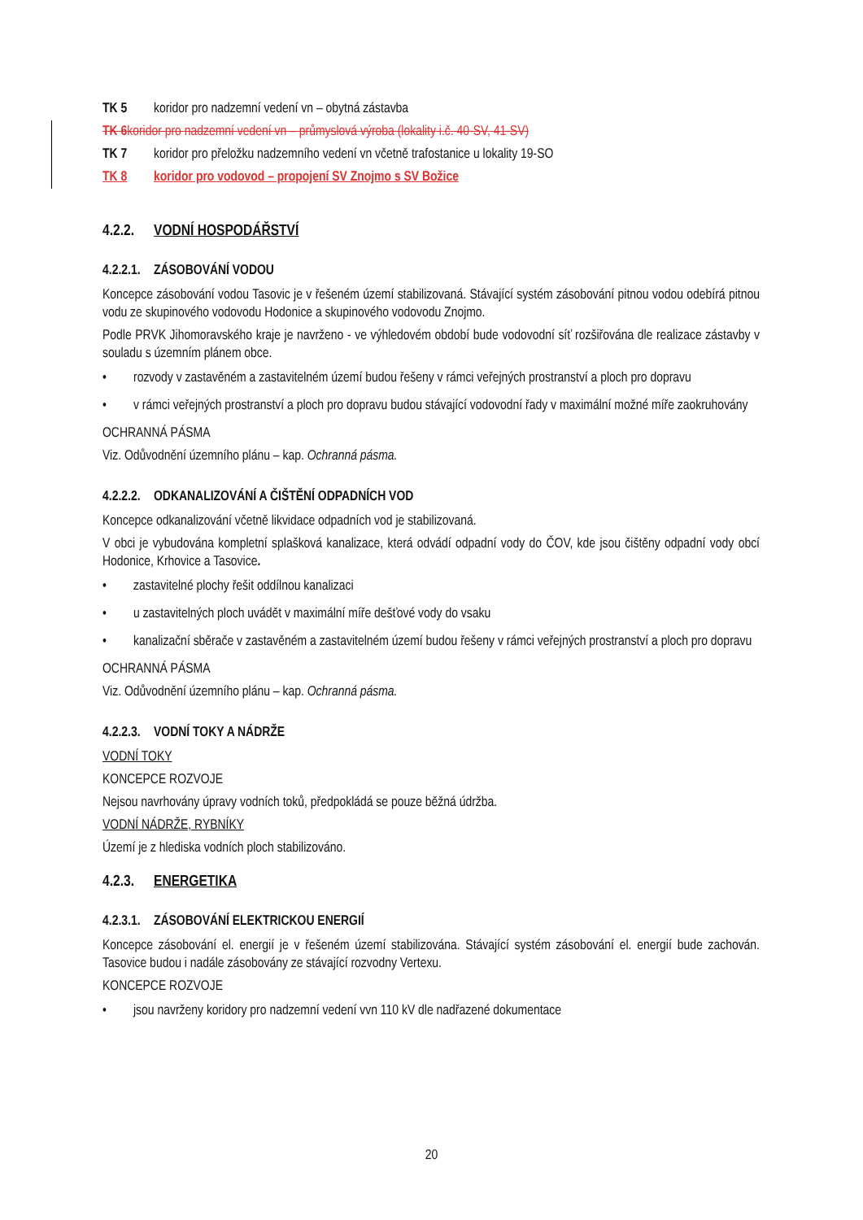TK 5 koridor pro nadzemní vedení vn – obytná zástavba
TK 6 koridor pro nadzemní vedení vn – průmyslová výroba (lokality i.č. 40-SV, 41-SV)
TK 7 koridor pro přeložku nadzemního vedení vn včetně trafostanice u lokality 19-SO
TK 8 koridor pro vodovod – propojení SV Znojmo s SV Božice
4.2.2. VODNÍ HOSPODÁŘSTVÍ
4.2.2.1. ZÁSOBOVÁNÍ VODOU
Koncepce zásobování vodou Tasovic je v řešeném území stabilizovaná. Stávající systém zásobování pitnou vodou odebírá pitnou vodu ze skupinového vodovodu Hodonice a skupinového vodovodu Znojmo.
Podle PRVK Jihomoravského kraje je navrženo - ve výhledovém období bude vodovodní síť rozšiřována dle realizace zástavby v souladu s územním plánem obce.
rozvody v zastavěném a zastavitelném území budou řešeny v rámci veřejných prostranství a ploch pro dopravu
v rámci veřejných prostranství a ploch pro dopravu budou stávající vodovodní řady v maximální možné míře zaokruhovány
OCHRANNÁ PÁSMA
Viz. Odůvodnění územního plánu – kap. Ochranná pásma.
4.2.2.2. ODKANALIZOVÁNÍ A ČIŠTĚNÍ ODPADNÍCH VOD
Koncepce odkanalizování včetně likvidace odpadních vod je stabilizovaná.
V obci je vybudována kompletní splašková kanalizace, která odvádí odpadní vody do ČOV, kde jsou čištěny odpadní vody obcí Hodonice, Krhovice a Tasovice.
zastavitelné plochy řešit oddílnou kanalizaci
u zastavitelných ploch uvádět v maximální míře dešťové vody do vsaku
kanalizační sběrače v zastavěném a zastavitelném území budou řešeny v rámci veřejných prostranství a ploch pro dopravu
OCHRANNÁ PÁSMA
Viz. Odůvodnění územního plánu – kap. Ochranná pásma.
4.2.2.3. VODNÍ TOKY A NÁDRŽE
VODNÍ TOKY
KONCEPCE ROZVOJE
Nejsou navrhovány úpravy vodních toků, předpokládá se pouze běžná údržba.
VODNÍ NÁDRŽE, RYBNÍKY
Území je z hlediska vodních ploch stabilizováno.
4.2.3. ENERGETIKA
4.2.3.1. ZÁSOBOVÁNÍ ELEKTRICKOU ENERGIÍ
Koncepce zásobování el. energií je v řešeném území stabilizována. Stávající systém zásobování el. energií bude zachován. Tasovice budou i nadále zásobovány ze stávající rozvodny Vertexu.
KONCEPCE ROZVOJE
jsou navrženy koridory pro nadzemní vedení vvn 110 kV dle nadřazené dokumentace
20